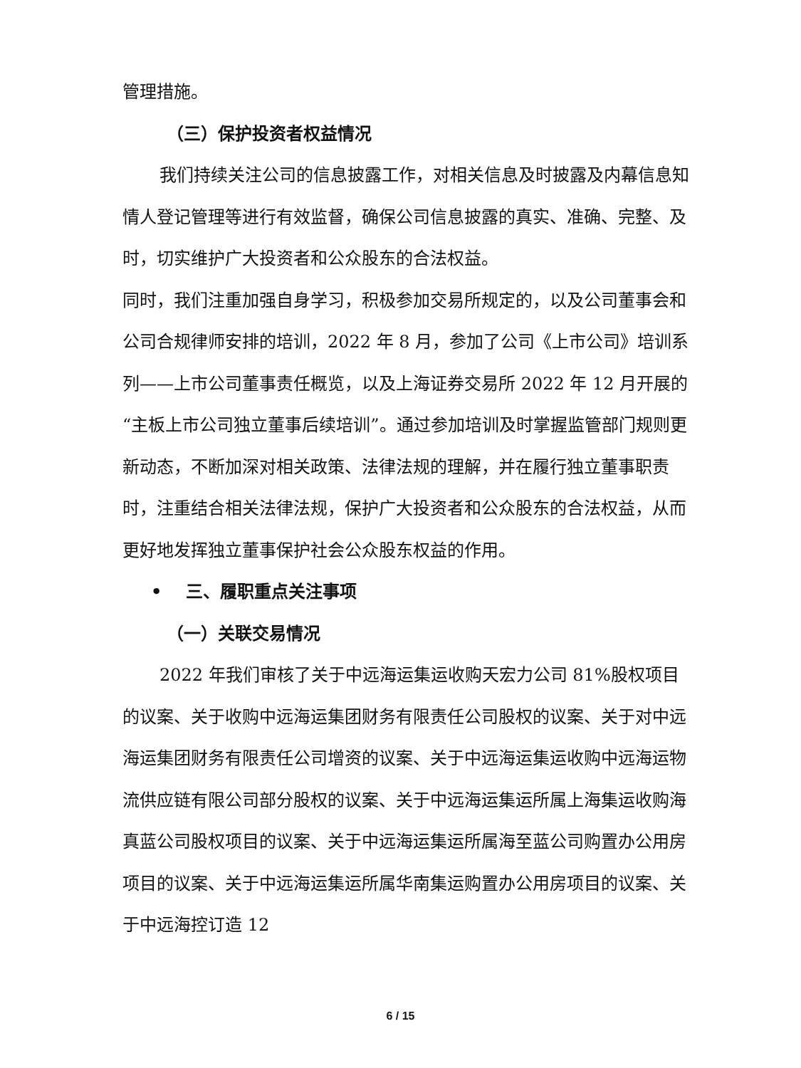管理措施。
（三）保护投资者权益情况
我们持续关注公司的信息披露工作，对相关信息及时披露及内幕信息知情人登记管理等进行有效监督，确保公司信息披露的真实、准确、完整、及时，切实维护广大投资者和公众股东的合法权益。
同时，我们注重加强自身学习，积极参加交易所规定的，以及公司董事会和公司合规律师安排的培训，2022 年 8 月，参加了公司《上市公司》培训系列——上市公司董事责任概览，以及上海证券交易所 2022 年 12 月开展的“主板上市公司独立董事后续培训”。通过参加培训及时掌握监管部门规则更新动态，不断加深对相关政策、法律法规的理解，并在履行独立董事职责时，注重结合相关法律法规，保护广大投资者和公众股东的合法权益，从而更好地发挥独立董事保护社会公众股东权益的作用。
• 三、履职重点关注事项
（一）关联交易情况
2022 年我们审核了关于中远海运集运收购天宏力公司 81%股权项目的议案、关于收购中远海运集团财务有限责任公司股权的议案、关于对中远海运集团财务有限责任公司增资的议案、关于中远海运集运收购中远海运物流供应链有限公司部分股权的议案、关于中远海运集运所属上海集运收购海真蓝公司股权项目的议案、关于中远海运集运所属海至蓝公司购置办公用房项目的议案、关于中远海运集运所属华南集运购置办公用房项目的议案、关于中远海控订造 12
6 / 15